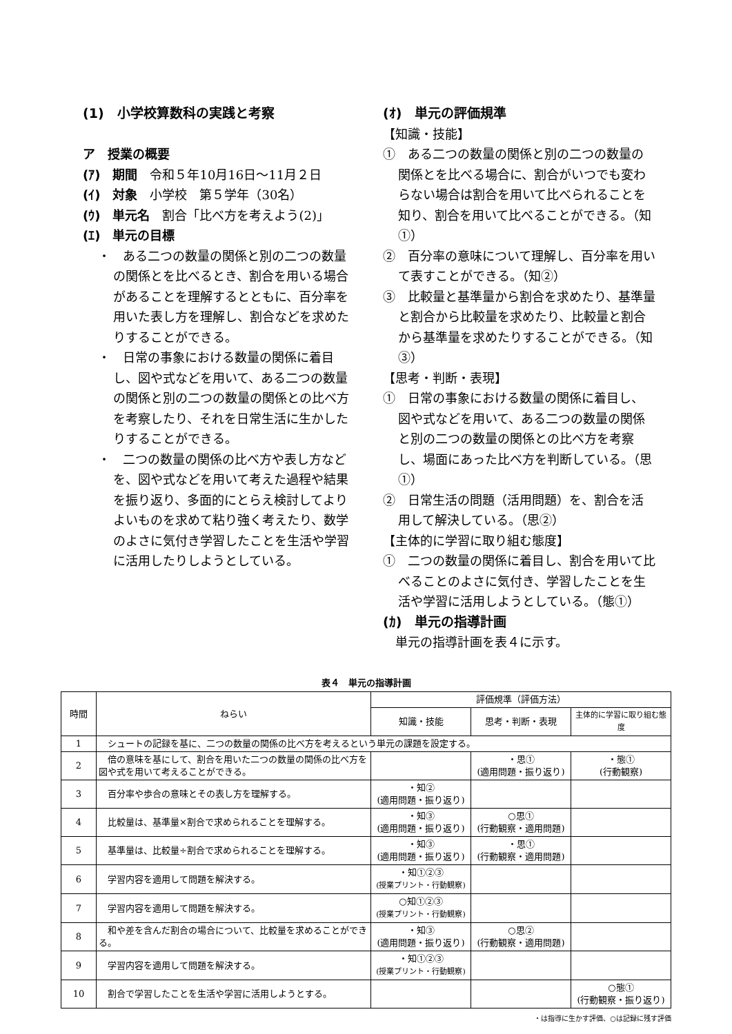(1)　小学校算数科の実践と考察
ア　授業の概要
(ｱ)　期間　令和５年10月16日～11月２日
(ｲ)　対象　小学校　第５学年（30名）
(ｳ)　単元名　割合「比べ方を考えよう(2)」
(ｴ)　単元の目標
・　ある二つの数量の関係と別の二つの数量の関係とを比べるとき、割合を用いる場合があることを理解するとともに、百分率を用いた表し方を理解し、割合などを求めたりすることができる。
・　日常の事象における数量の関係に着目し、図や式などを用いて、ある二つの数量の関係と別の二つの数量の関係との比べ方を考察したり、それを日常生活に生かしたりすることができる。
・　二つの数量の関係の比べ方や表し方などを、図や式などを用いて考えた過程や結果を振り返り、多面的にとらえ検討してよりよいものを求めて粘り強く考えたり、数学のよさに気付き学習したことを生活や学習に活用したりしようとしている。
(ｵ)　単元の評価規準
【知識・技能】
①　ある二つの数量の関係と別の二つの数量の関係とを比べる場合に、割合がいつでも変わらない場合は割合を用いて比べられることを知り、割合を用いて比べることができる。（知①）
②　百分率の意味について理解し、百分率を用いて表すことができる。（知②）
③　比較量と基準量から割合を求めたり、基準量と割合から比較量を求めたり、比較量と割合から基準量を求めたりすることができる。（知③）
【思考・判断・表現】
①　日常の事象における数量の関係に着目し、図や式などを用いて、ある二つの数量の関係と別の二つの数量の関係との比べ方を考察し、場面にあった比べ方を判断している。（思①）
②　日常生活の問題（活用問題）を、割合を活用して解決している。（思②）
【主体的に学習に取り組む態度】
①　二つの数量の関係に着目し、割合を用いて比べることのよさに気付き、学習したことを生活や学習に活用しようとしている。（態①）
(ｶ)　単元の指導計画
　単元の指導計画を表４に示す。
表４　単元の指導計画
| 時間 | ねらい | 評価規準（評価方法） | | |
| --- | --- | --- | --- | --- |
| | | 知識・技能 | 思考・判断・表現 | 主体的に学習に取り組む態度 |
| 1 | シュートの記録を基に、二つの数量の関係の比べ方を考えるという単元の課題を設定する。 | | | |
| 2 | 倍の意味を基にして、割合を用いた二つの数量の関係の比べ方を図や式を用いて考えることができる。 | | ・思① (適用問題・振り返り) | ・態① (行動観察) |
| 3 | 百分率や歩合の意味とその表し方を理解する。 | ・知② (適用問題・振り返り) | | |
| 4 | 比較量は、基準量×割合で求められることを理解する。 | ・知③ (適用問題・振り返り) | ○思① (行動観察・適用問題) | |
| 5 | 基準量は、比較量÷割合で求められることを理解する。 | ・知③ (適用問題・振り返り) | ・思① (行動観察・適用問題) | |
| 6 | 学習内容を適用して問題を解決する。 | ・知①②③ (授業プリント・行動観察) | | |
| 7 | 学習内容を適用して問題を解決する。 | ○知①②③ (授業プリント・行動観察) | | |
| 8 | 和や差を含んだ割合の場合について、比較量を求めることができる。 | ・知③ (適用問題・振り返り) | ○思② (行動観察・適用問題) | |
| 9 | 学習内容を適用して問題を解決する。 | ・知①②③ (授業プリント・行動観察) | | |
| 10 | 割合で学習したことを生活や学習に活用しようとする。 | | | ○態① (行動観察・振り返り) |
・は指導に生かす評価、○は記録に残す評価